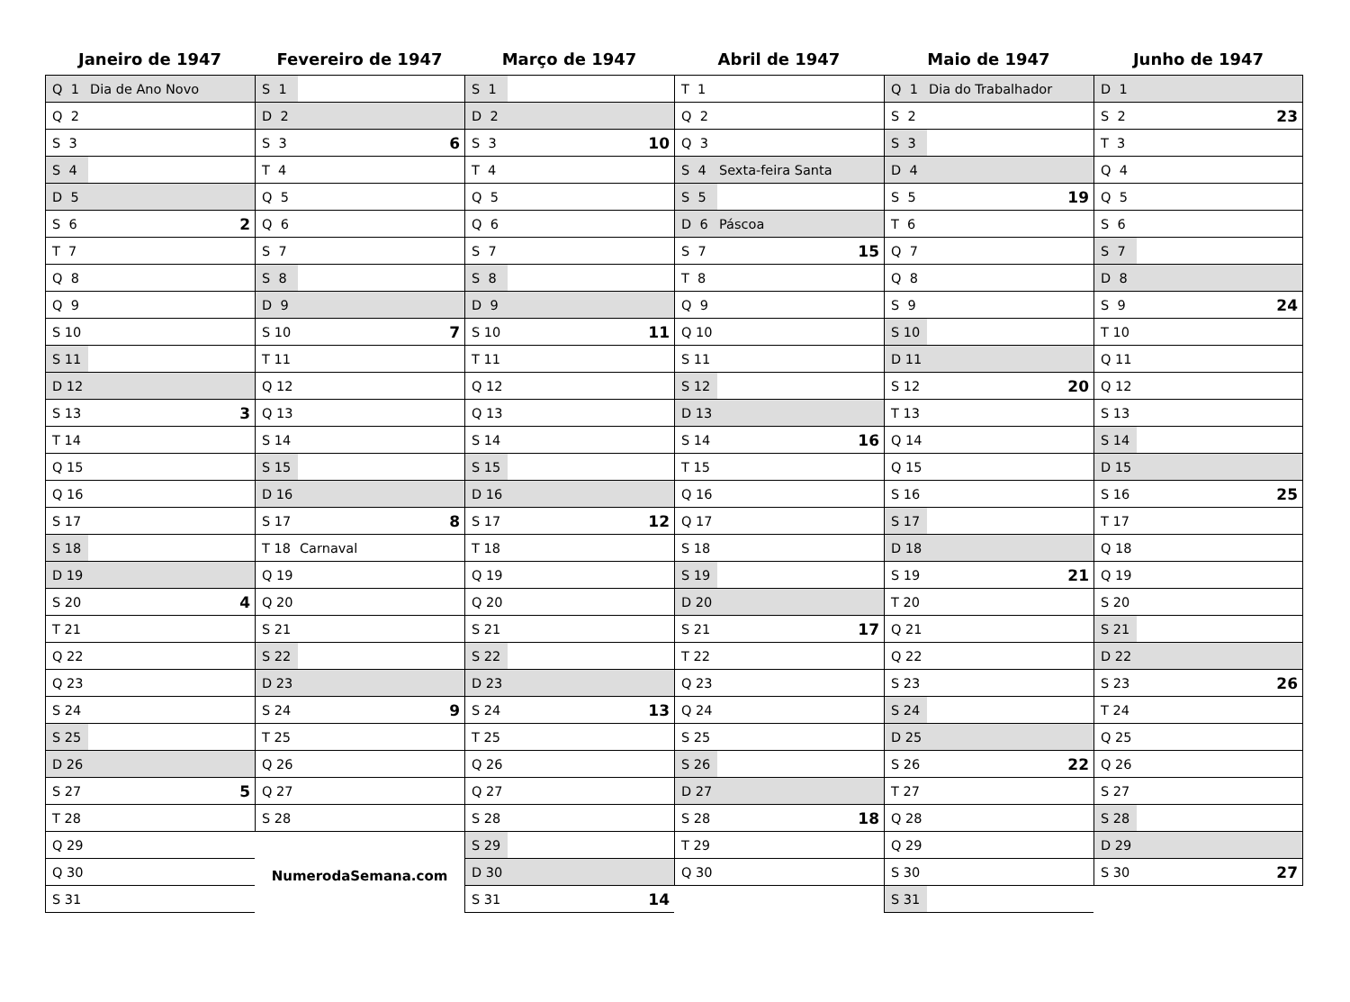Janeiro de 1947
| Q 1 | Dia de Ano Novo | |
| Q 2 | | |
| S 3 | | |
| S 4 | | |
| D 5 | | |
| S 6 | | 2 |
| T 7 | | |
| Q 8 | | |
| Q 9 | | |
| S 10 | | |
| S 11 | | |
| D 12 | | |
| S 13 | | 3 |
| T 14 | | |
| Q 15 | | |
| Q 16 | | |
| S 17 | | |
| S 18 | | |
| D 19 | | |
| S 20 | | 4 |
| T 21 | | |
| Q 22 | | |
| Q 23 | | |
| S 24 | | |
| S 25 | | |
| D 26 | | |
| S 27 | | 5 |
| T 28 | | |
| Q 29 | | |
| Q 30 | | |
| S 31 | | |
Fevereiro de 1947
| S 1 | | |
| D 2 | | |
| S 3 | | 6 |
| T 4 | | |
| Q 5 | | |
| Q 6 | | |
| S 7 | | |
| S 8 | | |
| D 9 | | |
| S 10 | | 7 |
| T 11 | | |
| Q 12 | | |
| Q 13 | | |
| S 14 | | |
| S 15 | | |
| D 16 | | |
| S 17 | | 8 |
| T 18 | Carnaval | |
| Q 19 | | |
| Q 20 | | |
| S 21 | | |
| S 22 | | |
| D 23 | | |
| S 24 | | 9 |
| T 25 | | |
| Q 26 | | |
| Q 27 | | |
| S 28 | | |
NumerodaSemana.com
Março de 1947
| S 1 | | |
| D 2 | | |
| S 3 | | 10 |
| T 4 | | |
| Q 5 | | |
| Q 6 | | |
| S 7 | | |
| S 8 | | |
| D 9 | | |
| S 10 | | 11 |
| T 11 | | |
| Q 12 | | |
| Q 13 | | |
| S 14 | | |
| S 15 | | |
| D 16 | | |
| S 17 | | 12 |
| T 18 | | |
| Q 19 | | |
| Q 20 | | |
| S 21 | | |
| S 22 | | |
| D 23 | | |
| S 24 | | 13 |
| T 25 | | |
| Q 26 | | |
| Q 27 | | |
| S 28 | | |
| S 29 | | |
| D 30 | | |
| S 31 | | 14 |
Abril de 1947
| T 1 | | |
| Q 2 | | |
| Q 3 | | |
| S 4 | Sexta-feira Santa | |
| S 5 | | |
| D 6 | Páscoa | |
| S 7 | | 15 |
| T 8 | | |
| Q 9 | | |
| Q 10 | | |
| S 11 | | |
| S 12 | | |
| D 13 | | |
| S 14 | | 16 |
| T 15 | | |
| Q 16 | | |
| Q 17 | | |
| S 18 | | |
| S 19 | | |
| D 20 | | |
| S 21 | | 17 |
| T 22 | | |
| Q 23 | | |
| Q 24 | | |
| S 25 | | |
| S 26 | | |
| D 27 | | |
| S 28 | | 18 |
| T 29 | | |
| Q 30 | | |
Maio de 1947
| Q 1 | Dia do Trabalhador | |
| S 2 | | |
| S 3 | | |
| D 4 | | |
| S 5 | | 19 |
| T 6 | | |
| Q 7 | | |
| Q 8 | | |
| S 9 | | |
| S 10 | | |
| D 11 | | |
| S 12 | | 20 |
| T 13 | | |
| Q 14 | | |
| Q 15 | | |
| S 16 | | |
| S 17 | | |
| D 18 | | |
| S 19 | | 21 |
| T 20 | | |
| Q 21 | | |
| Q 22 | | |
| S 23 | | |
| S 24 | | |
| D 25 | | |
| S 26 | | 22 |
| T 27 | | |
| Q 28 | | |
| Q 29 | | |
| S 30 | | |
| S 31 | | |
Junho de 1947
| D 1 | | |
| S 2 | | 23 |
| T 3 | | |
| Q 4 | | |
| Q 5 | | |
| S 6 | | |
| S 7 | | |
| D 8 | | |
| S 9 | | 24 |
| T 10 | | |
| Q 11 | | |
| Q 12 | | |
| S 13 | | |
| S 14 | | |
| D 15 | | |
| S 16 | | 25 |
| T 17 | | |
| Q 18 | | |
| Q 19 | | |
| S 20 | | |
| S 21 | | |
| D 22 | | |
| S 23 | | 26 |
| T 24 | | |
| Q 25 | | |
| Q 26 | | |
| S 27 | | |
| S 28 | | |
| D 29 | | |
| S 30 | | 27 |